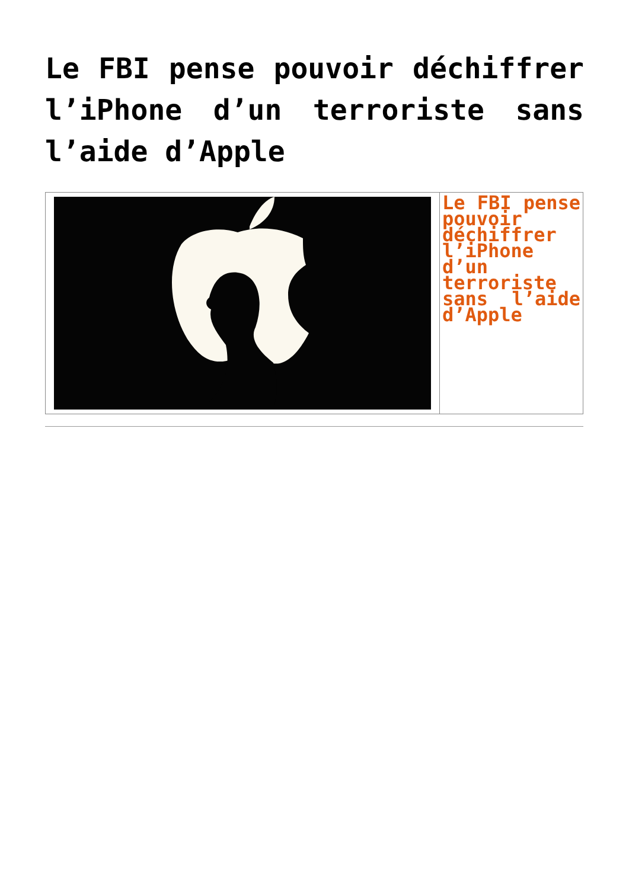Le FBI pense pouvoir déchiffrer l’iPhone d’un terroriste sans l’aide d’Apple
| | Le FBI pense pouvoir déchiffrer l’iPhone d’un terroriste sans l’aide d’Apple |